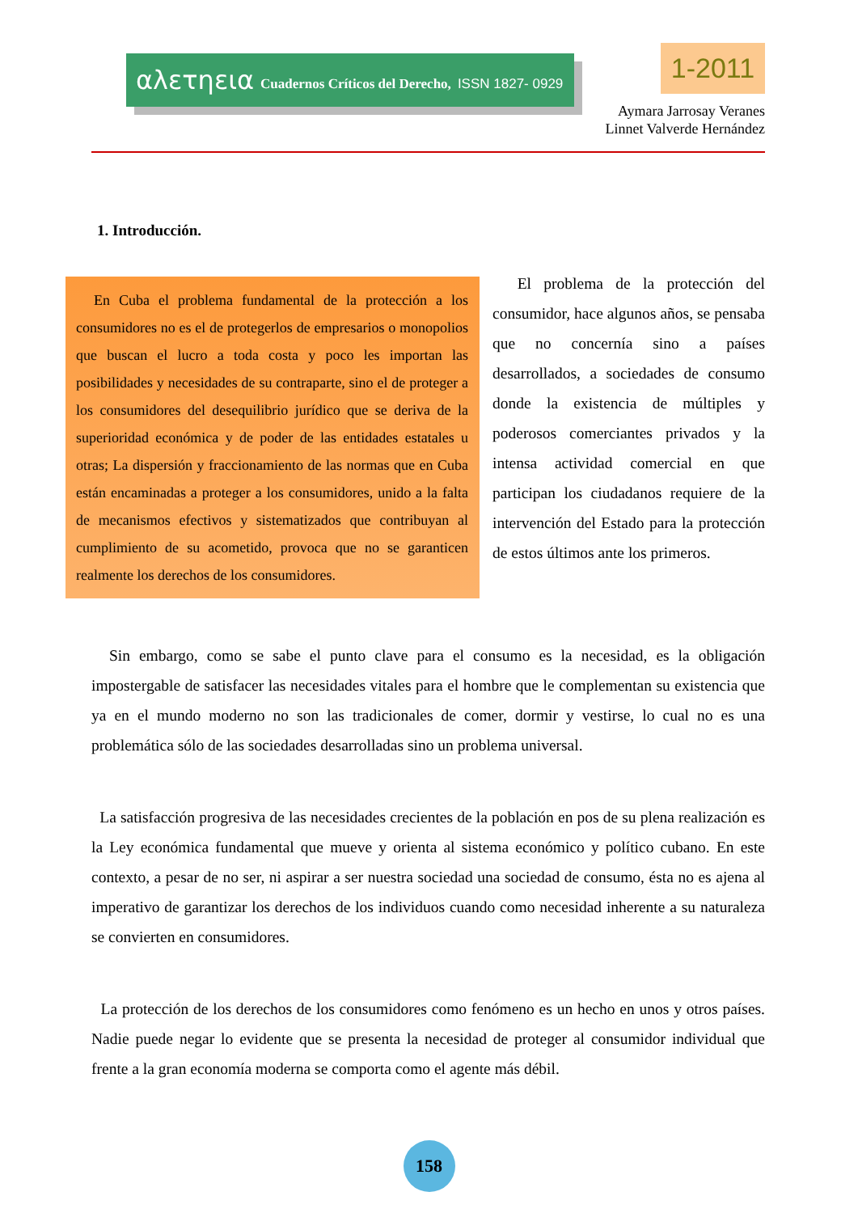αλετηεια Cuadernos Críticos del Derecho, ISSN 1827- 0929 1-2011
Aymara Jarrosay Veranes
Linnet Valverde Hernández
1. Introducción.
En Cuba el problema fundamental de la protección a los consumidores no es el de protegerlos de empresarios o monopolios que buscan el lucro a toda costa y poco les importan las posibilidades y necesidades de su contraparte, sino el de proteger a los consumidores del desequilibrio jurídico que se deriva de la superioridad económica y de poder de las entidades estatales u otras; La dispersión y fraccionamiento de las normas que en Cuba están encaminadas a proteger a los consumidores, unido a la falta de mecanismos efectivos y sistematizados que contribuyan al cumplimiento de su acometido, provoca que no se garanticen realmente los derechos de los consumidores.
El problema de la protección del consumidor, hace algunos años, se pensaba que no concernía sino a países desarrollados, a sociedades de consumo donde la existencia de múltiples y poderosos comerciantes privados y la intensa actividad comercial en que participan los ciudadanos requiere de la intervención del Estado para la protección de estos últimos ante los primeros.
Sin embargo, como se sabe el punto clave para el consumo es la necesidad, es la obligación impostergable de satisfacer las necesidades vitales para el hombre que le complementan su existencia que ya en el mundo moderno no son las tradicionales de comer, dormir y vestirse, lo cual no es una problemática sólo de las sociedades desarrolladas sino un problema universal.
La satisfacción progresiva de las necesidades crecientes de la población en pos de su plena realización es la Ley económica fundamental que mueve y orienta al sistema económico y político cubano. En este contexto, a pesar de no ser, ni aspirar a ser nuestra sociedad una sociedad de consumo, ésta no es ajena al imperativo de garantizar los derechos de los individuos cuando como necesidad inherente a su naturaleza se convierten en consumidores.
La protección de los derechos de los consumidores como fenómeno es un hecho en unos y otros países. Nadie puede negar lo evidente que se presenta la necesidad de proteger al consumidor individual que frente a la gran economía moderna se comporta como el agente más débil.
158